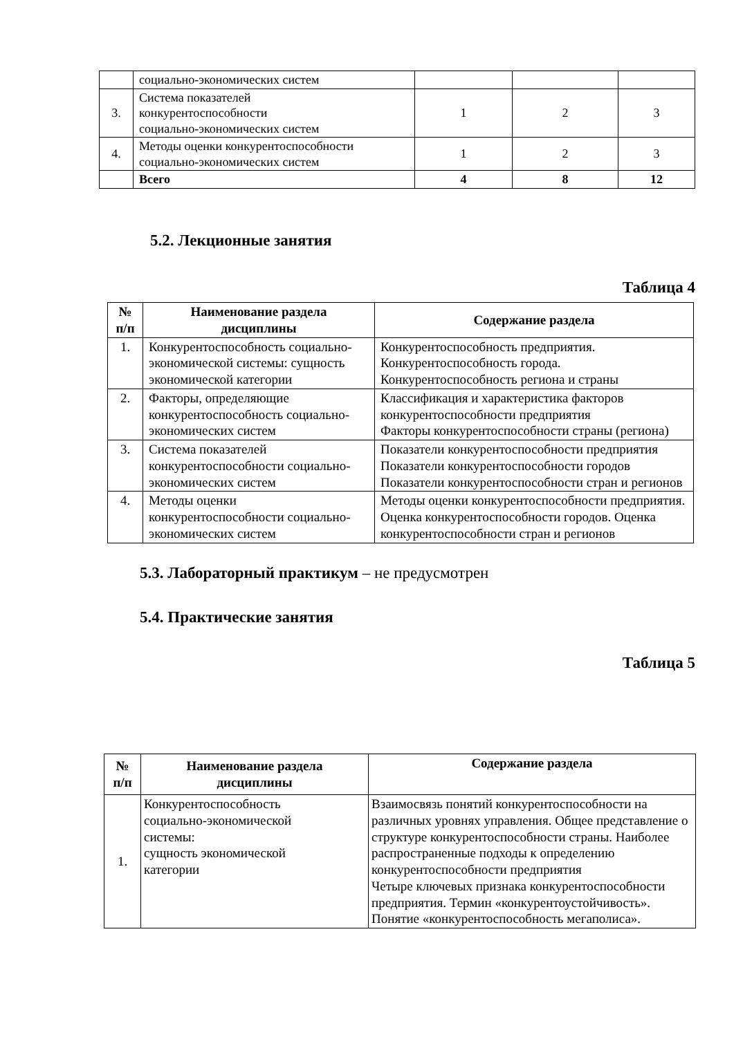| | социально-экономических систем | | | |
| 3. | Система показателей конкурентоспособности социально-экономических систем | 1 | 2 | 3 |
| 4. | Методы оценки конкурентоспособности социально-экономических систем | 1 | 2 | 3 |
| | Всего | 4 | 8 | 12 |
5.2. Лекционные занятия
Таблица 4
| № п/п | Наименование раздела дисциплины | Содержание раздела |
| --- | --- | --- |
| 1. | Конкурентоспособность социально-экономической системы: сущность экономической категории | Конкурентоспособность предприятия. Конкурентоспособность города. Конкурентоспособность региона и страны |
| 2. | Факторы, определяющие конкурентоспособность социально-экономических систем | Классификация и характеристика факторов конкурентоспособности предприятия Факторы конкурентоспособности страны (региона) |
| 3. | Система показателей конкурентоспособности социально-экономических систем | Показатели конкурентоспособности предприятия Показатели конкурентоспособности городов Показатели конкурентоспособности стран и регионов |
| 4. | Методы оценки конкурентоспособности социально-экономических систем | Методы оценки конкурентоспособности предприятия. Оценка конкурентоспособности городов. Оценка конкурентоспособности стран и регионов |
5.3. Лабораторный практикум – не предусмотрен
5.4. Практические занятия
Таблица 5
| № п/п | Наименование раздела дисциплины | Содержание раздела |
| --- | --- | --- |
| 1. | Конкурентоспособность социально-экономической системы: сущность экономической категории | Взаимосвязь понятий конкурентоспособности на различных уровнях управления. Общее представление о структуре конкурентоспособности страны. Наиболее распространенные подходы к определению конкурентоспособности предприятия Четыре ключевых признака конкурентоспособности предприятия. Термин «конкурентоустойчивость». Понятие «конкурентоспособность мегаполиса». |